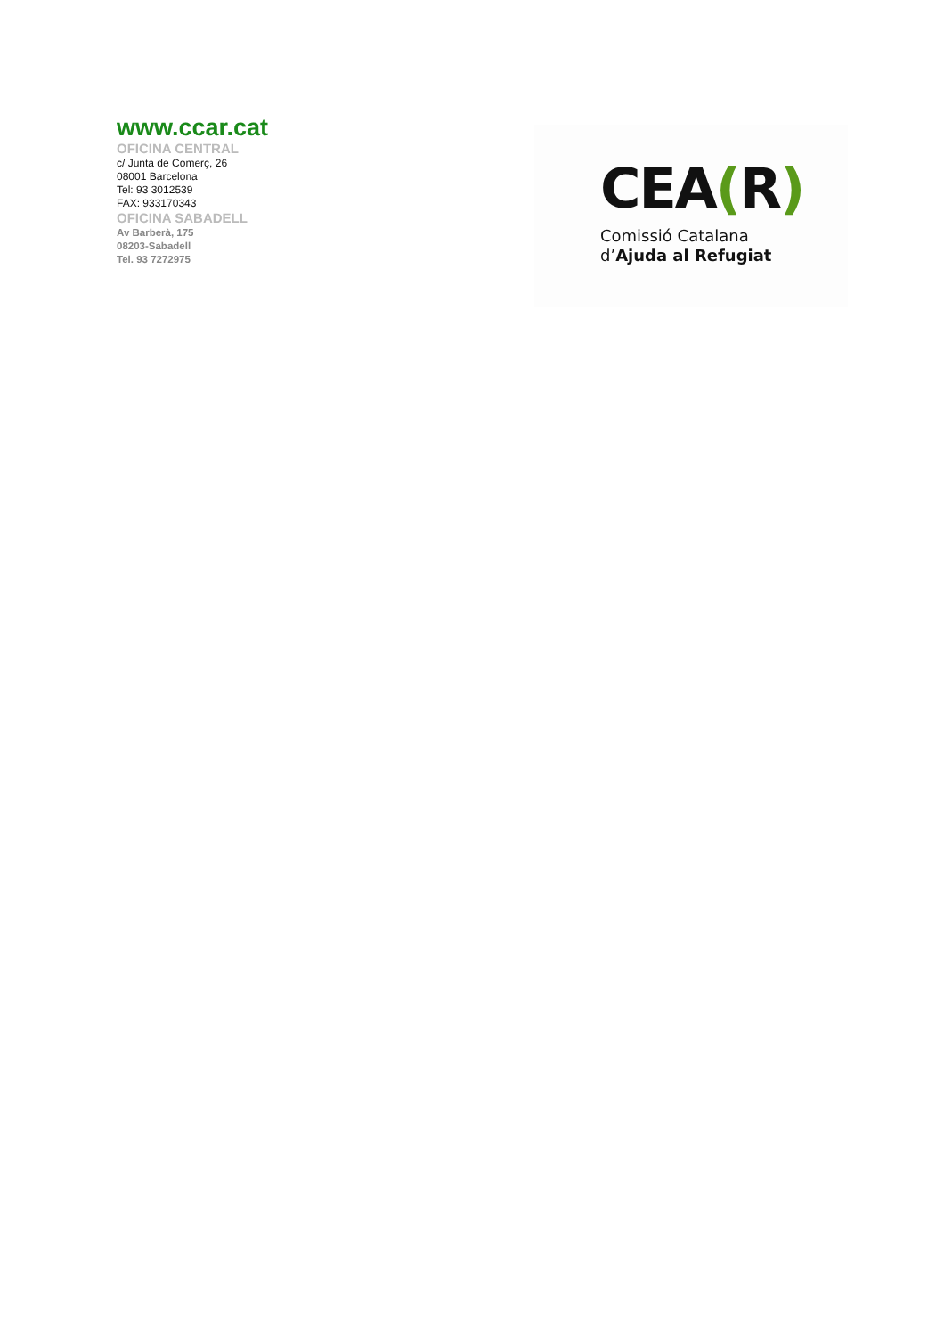www.ccar.cat
OFICINA CENTRAL
c/ Junta de Comerç, 26
08001 Barcelona
Tel: 93 3012539
FAX: 933170343
OFICINA SABADELL
Av Barberà, 175
08203-Sabadell
Tel. 93 7272975
CEA(R)
Comissió Catalana
d’Ajuda al Refugiat